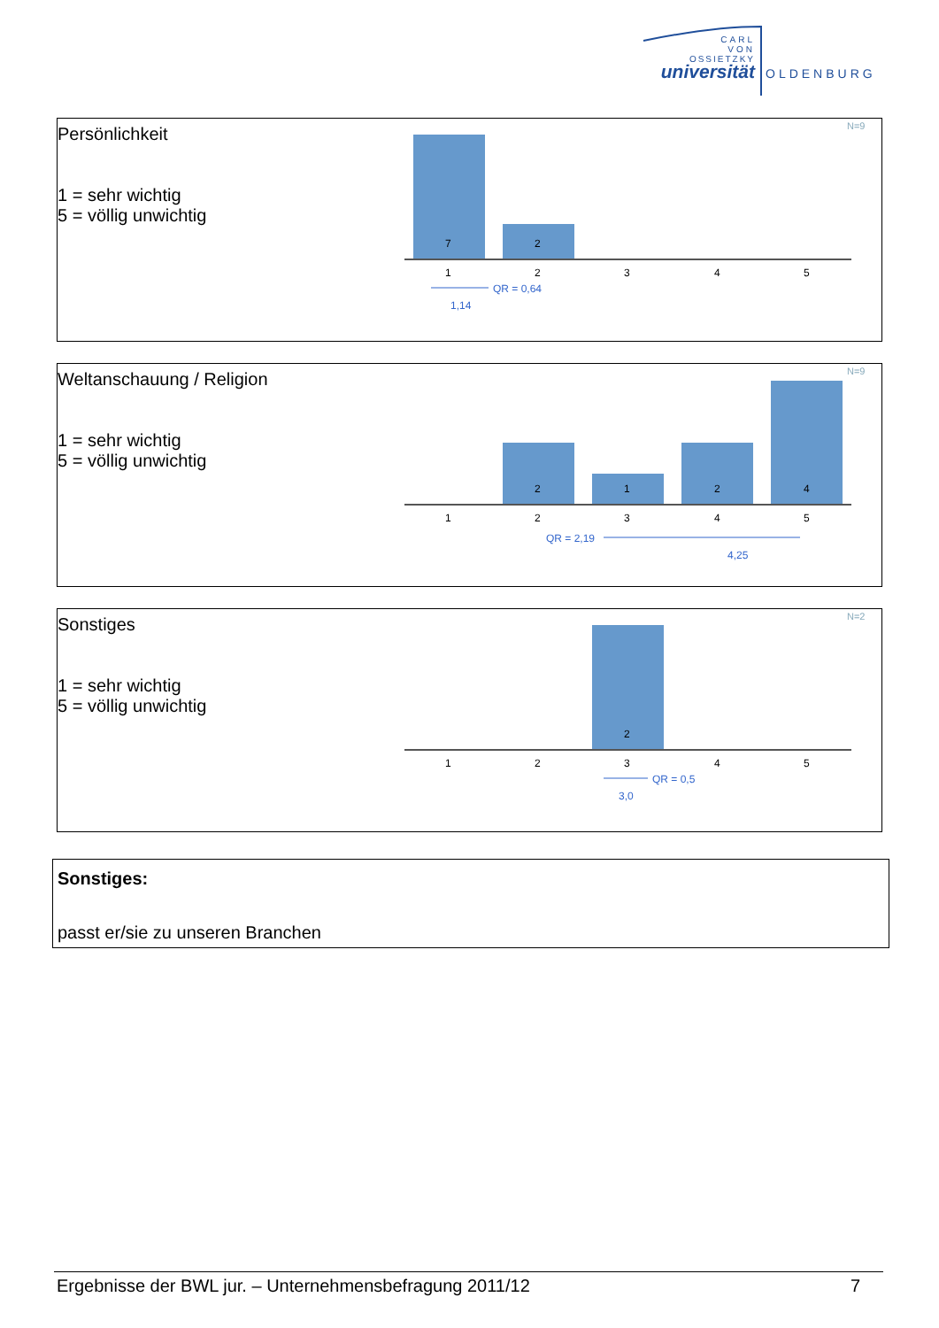CARL
VON
OSSIETZKY
universität
OLDENBURG
Persönlichkeit
1 = sehr wichtig
5 = völlig unwichtig
N=9
7
2
1
2
3
4
5
QR = 0,64
1,14
Weltanschauung / Religion
1 = sehr wichtig
5 = völlig unwichtig
N=9
2
1
2
4
1
2
3
4
5
QR = 2,19
4,25
Sonstiges
1 = sehr wichtig
5 = völlig unwichtig
N=2
2
1
2
3
4
5
QR = 0,5
3,0
Sonstiges:
passt er/sie zu unseren Branchen
Ergebnisse der BWL jur. – Unternehmensbefragung 2011/12 7